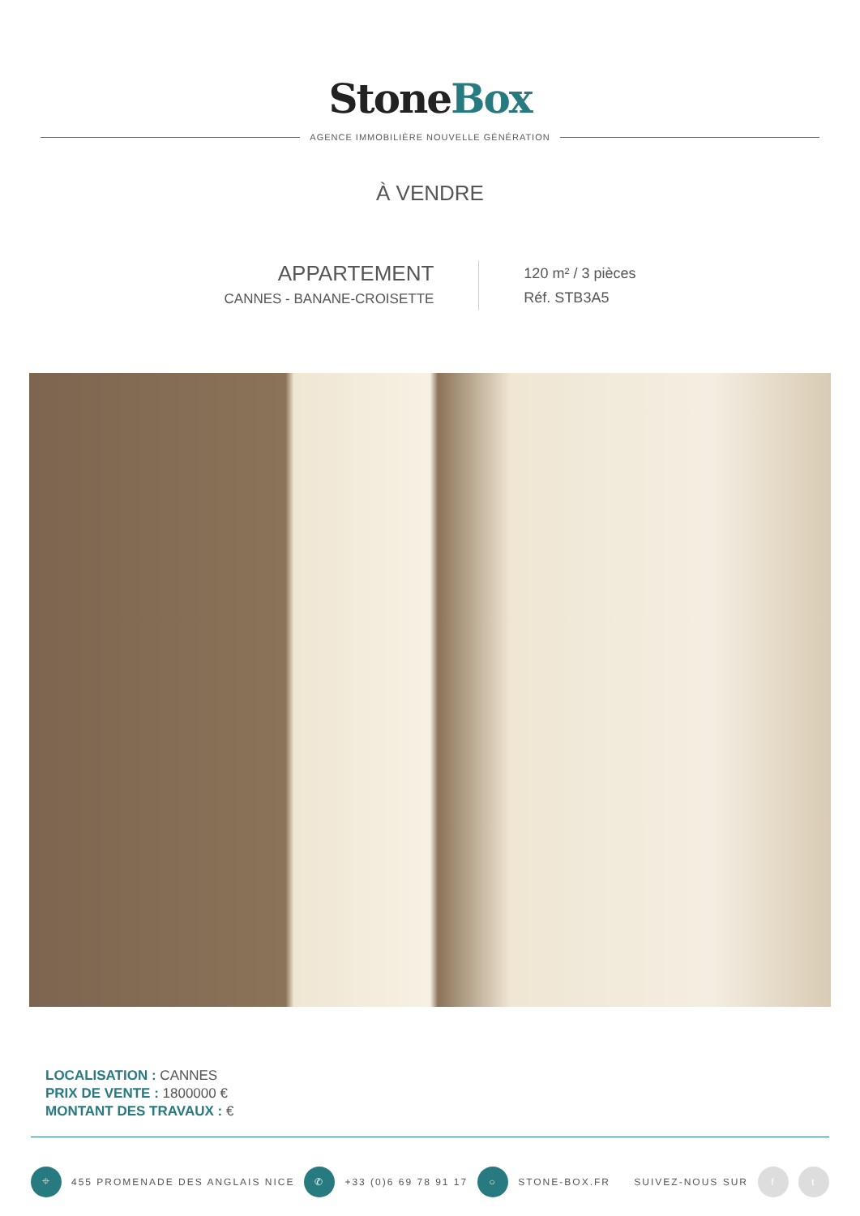StoneBox
AGENCE IMMOBILIÈRE NOUVELLE GÉNÉRATION
À VENDRE
APPARTEMENT
CANNES - BANANE-CROISETTE
120 m² / 3 pièces
Réf. STB3A5
LOCALISATION : CANNES
PRIX DE VENTE : 1800000 €
MONTANT DES TRAVAUX : €
⌖ 455 PROMENADE DES ANGLAIS NICE ✆ +33 (0)6 69 78 91 17 ○ STONE-BOX.FR SUIVEZ-NOUS SUR f t